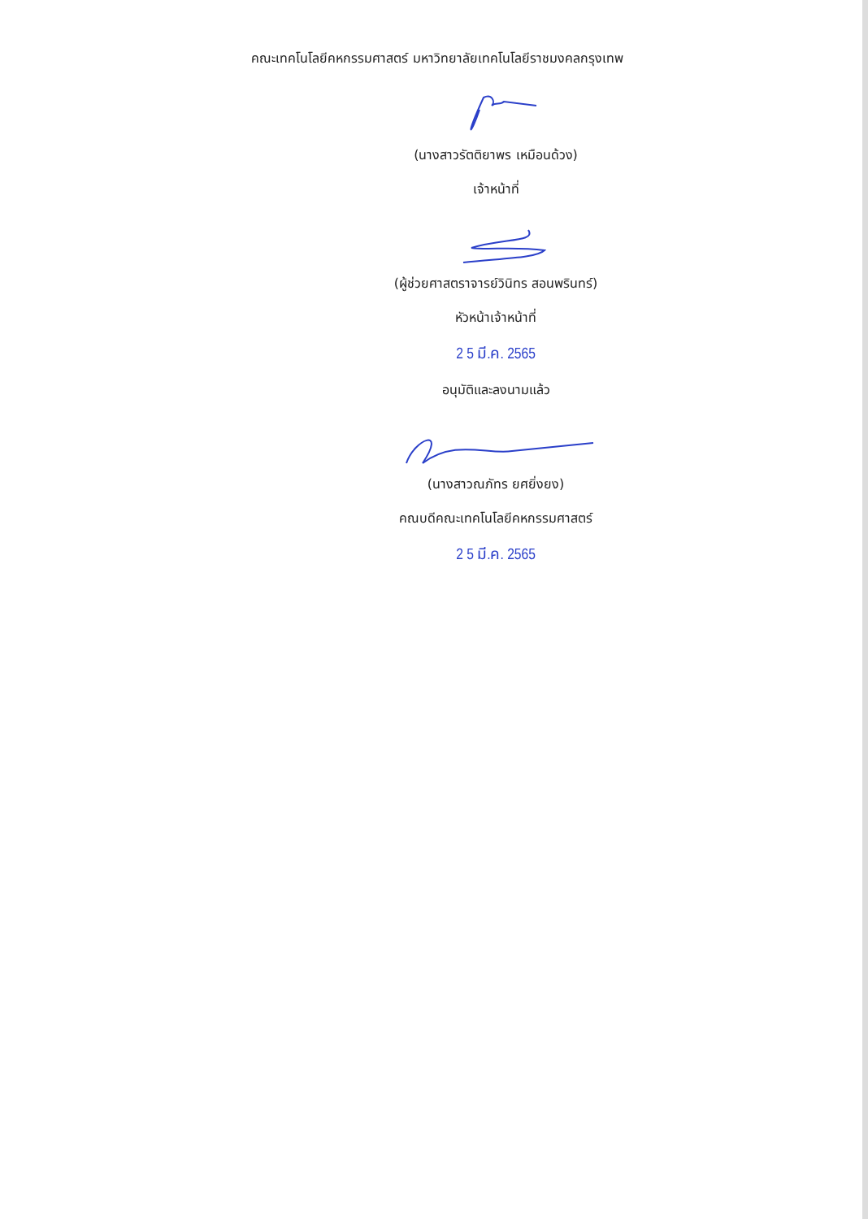คณะเทคโนโลยีคหกรรมศาสตร์ มหาวิทยาลัยเทคโนโลยีราชมงคลกรุงเทพ
(นางสาวรัตติยาพร เหมือนด้วง)
เจ้าหน้าที่
(ผู้ช่วยศาสตราจารย์วินิทร สอนพรินทร์)
หัวหน้าเจ้าหน้าที่
2 5 มี.ค. 2565
อนุมัติและลงนามแล้ว
(นางสาวณภัทร ยศยิ่งยง)
คณบดีคณะเทคโนโลยีคหกรรมศาสตร์
2 5 มี.ค. 2565